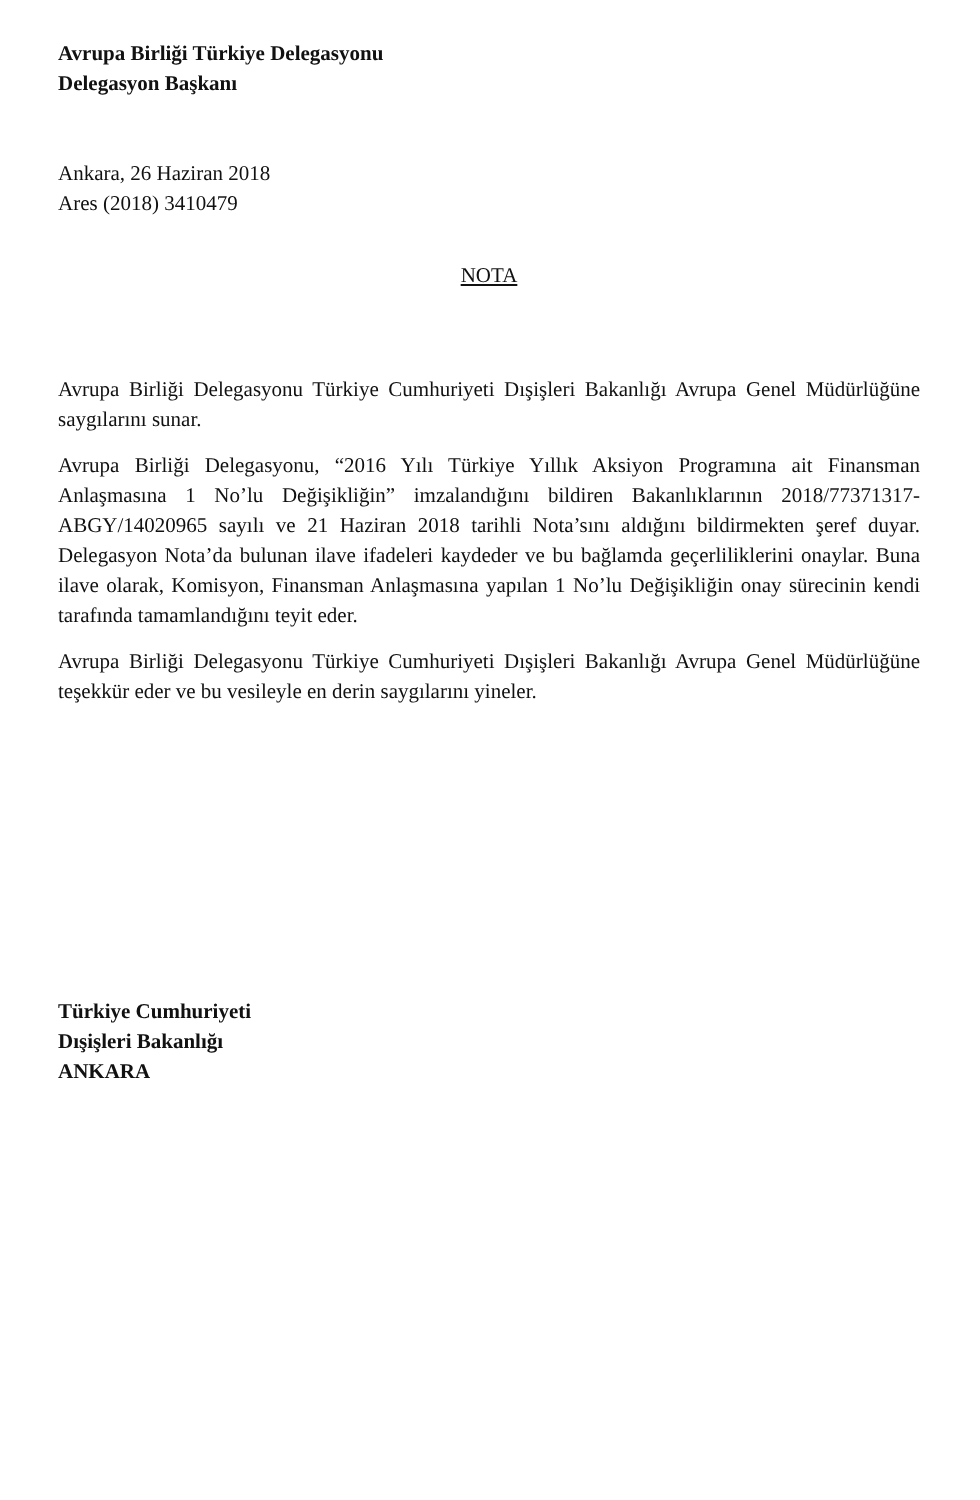Avrupa Birliği Türkiye Delegasyonu
Delegasyon Başkanı
Ankara, 26 Haziran 2018
Ares (2018) 3410479
NOTA
Avrupa Birliği Delegasyonu Türkiye Cumhuriyeti Dışişleri Bakanlığı Avrupa Genel Müdürlüğüne saygılarını sunar.
Avrupa Birliği Delegasyonu, “2016 Yılı Türkiye Yıllık Aksiyon Programına ait Finansman Anlaşmasına 1 No’lu Değişikliğin” imzalandığını bildiren Bakanlıklarının 2018/77371317-ABGY/14020965 sayılı ve 21 Haziran 2018 tarihli Nota’sını aldığını bildirmekten şeref duyar. Delegasyon Nota’da bulunan ilave ifadeleri kaydeder ve bu bağlamda geçerliliklerini onaylar. Buna ilave olarak, Komisyon, Finansman Anlaşmasına yapılan 1 No’lu Değişikliğin onay sürecinin kendi tarafında tamamlandığını teyit eder.
Avrupa Birliği Delegasyonu Türkiye Cumhuriyeti Dışişleri Bakanlığı Avrupa Genel Müdürlüğüne teşekkür eder ve bu vesileyle en derin saygılarını yineler.
Türkiye Cumhuriyeti
Dışişleri Bakanlığı
ANKARA